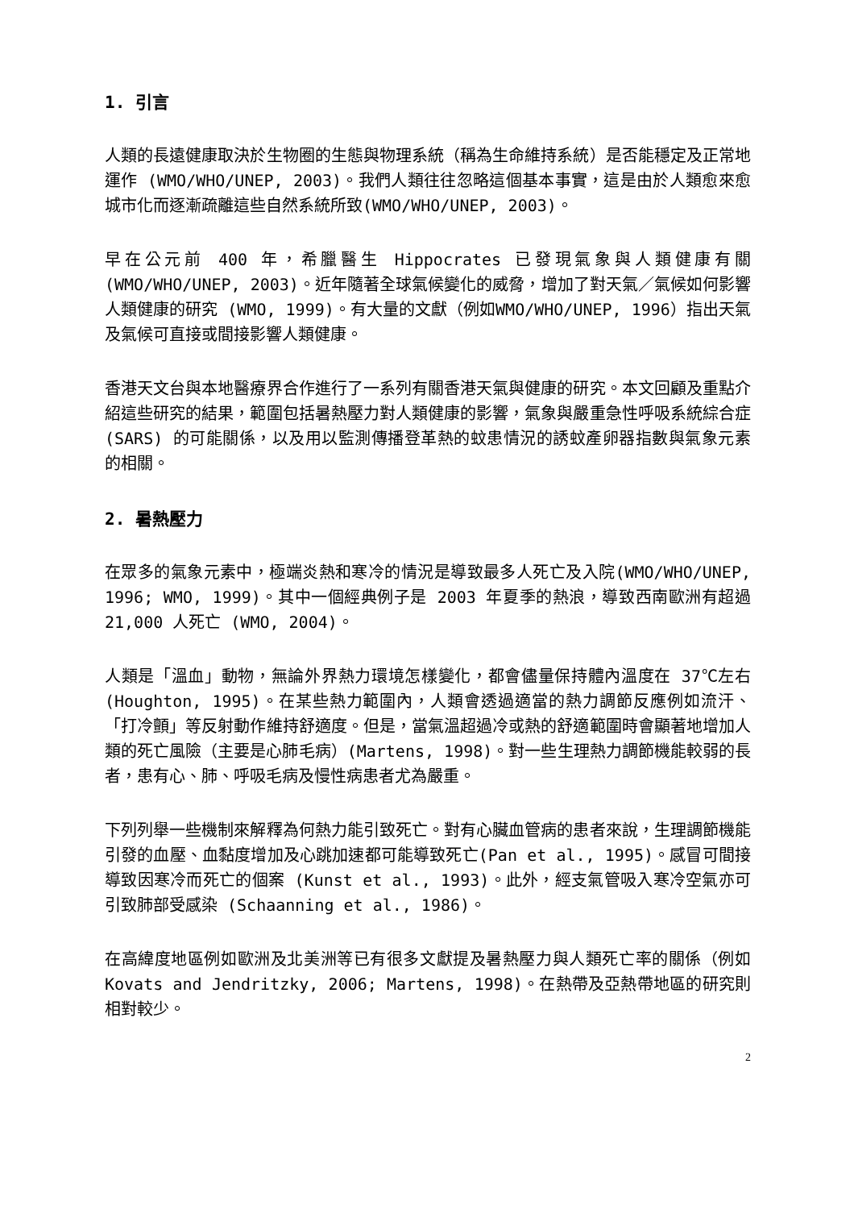1. 引言
人類的長遠健康取決於生物圈的生態與物理系統（稱為生命維持系統）是否能穩定及正常地運作 (WMO/WHO/UNEP, 2003)。我們人類往往忽略這個基本事實，這是由於人類愈來愈城市化而逐漸疏離這些自然系統所致(WMO/WHO/UNEP, 2003)。
早在公元前 400 年，希臘醫生 Hippocrates 已發現氣象與人類健康有關(WMO/WHO/UNEP, 2003)。近年隨著全球氣候變化的威脅，增加了對天氣／氣候如何影響人類健康的研究 (WMO, 1999)。有大量的文獻（例如WMO/WHO/UNEP, 1996）指出天氣及氣候可直接或間接影響人類健康。
香港天文台與本地醫療界合作進行了一系列有關香港天氣與健康的研究。本文回顧及重點介紹這些研究的結果，範圍包括暑熱壓力對人類健康的影響，氣象與嚴重急性呼吸系統綜合症 (SARS) 的可能關係，以及用以監測傳播登革熱的蚊患情況的誘蚊產卵器指數與氣象元素的相關。
2. 暑熱壓力
在眾多的氣象元素中，極端炎熱和寒冷的情況是導致最多人死亡及入院(WMO/WHO/UNEP, 1996; WMO, 1999)。其中一個經典例子是 2003 年夏季的熱浪，導致西南歐洲有超過 21,000 人死亡 (WMO, 2004)。
人類是「溫血」動物，無論外界熱力環境怎樣變化，都會儘量保持體內溫度在 37℃左右 (Houghton, 1995)。在某些熱力範圍內，人類會透過適當的熱力調節反應例如流汗、「打冷顫」等反射動作維持舒適度。但是，當氣溫超過冷或熱的舒適範圍時會顯著地增加人類的死亡風險（主要是心肺毛病）(Martens, 1998)。對一些生理熱力調節機能較弱的長者，患有心、肺、呼吸毛病及慢性病患者尤為嚴重。
下列列舉一些機制來解釋為何熱力能引致死亡。對有心臟血管病的患者來說，生理調節機能引發的血壓、血黏度增加及心跳加速都可能導致死亡(Pan et al., 1995)。感冒可間接導致因寒冷而死亡的個案 (Kunst et al., 1993)。此外，經支氣管吸入寒冷空氣亦可引致肺部受感染 (Schaanning et al., 1986)。
在高緯度地區例如歐洲及北美洲等已有很多文獻提及暑熱壓力與人類死亡率的關係（例如 Kovats and Jendritzky, 2006; Martens, 1998)。在熱帶及亞熱帶地區的研究則相對較少。
2